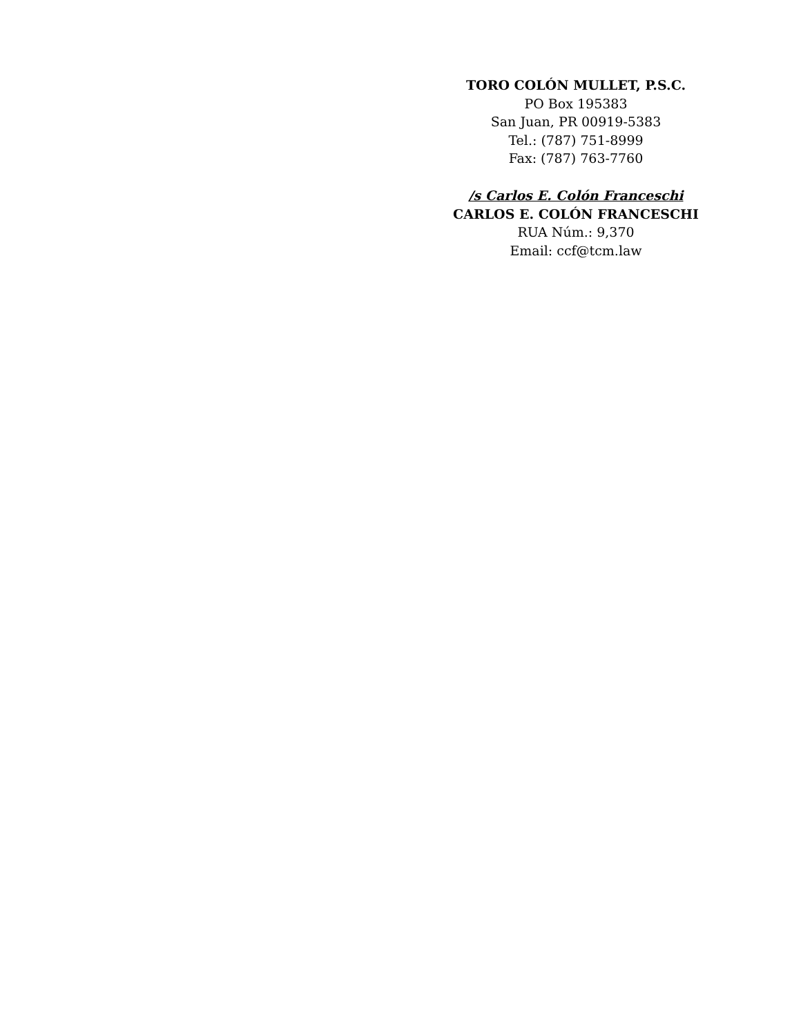TORO COLÓN MULLET, P.S.C.
PO Box 195383
San Juan, PR 00919-5383
Tel.: (787) 751-8999
Fax: (787) 763-7760
/s Carlos E. Colón Franceschi
CARLOS E. COLÓN FRANCESCHI
RUA Núm.: 9,370
Email: ccf@tcm.law